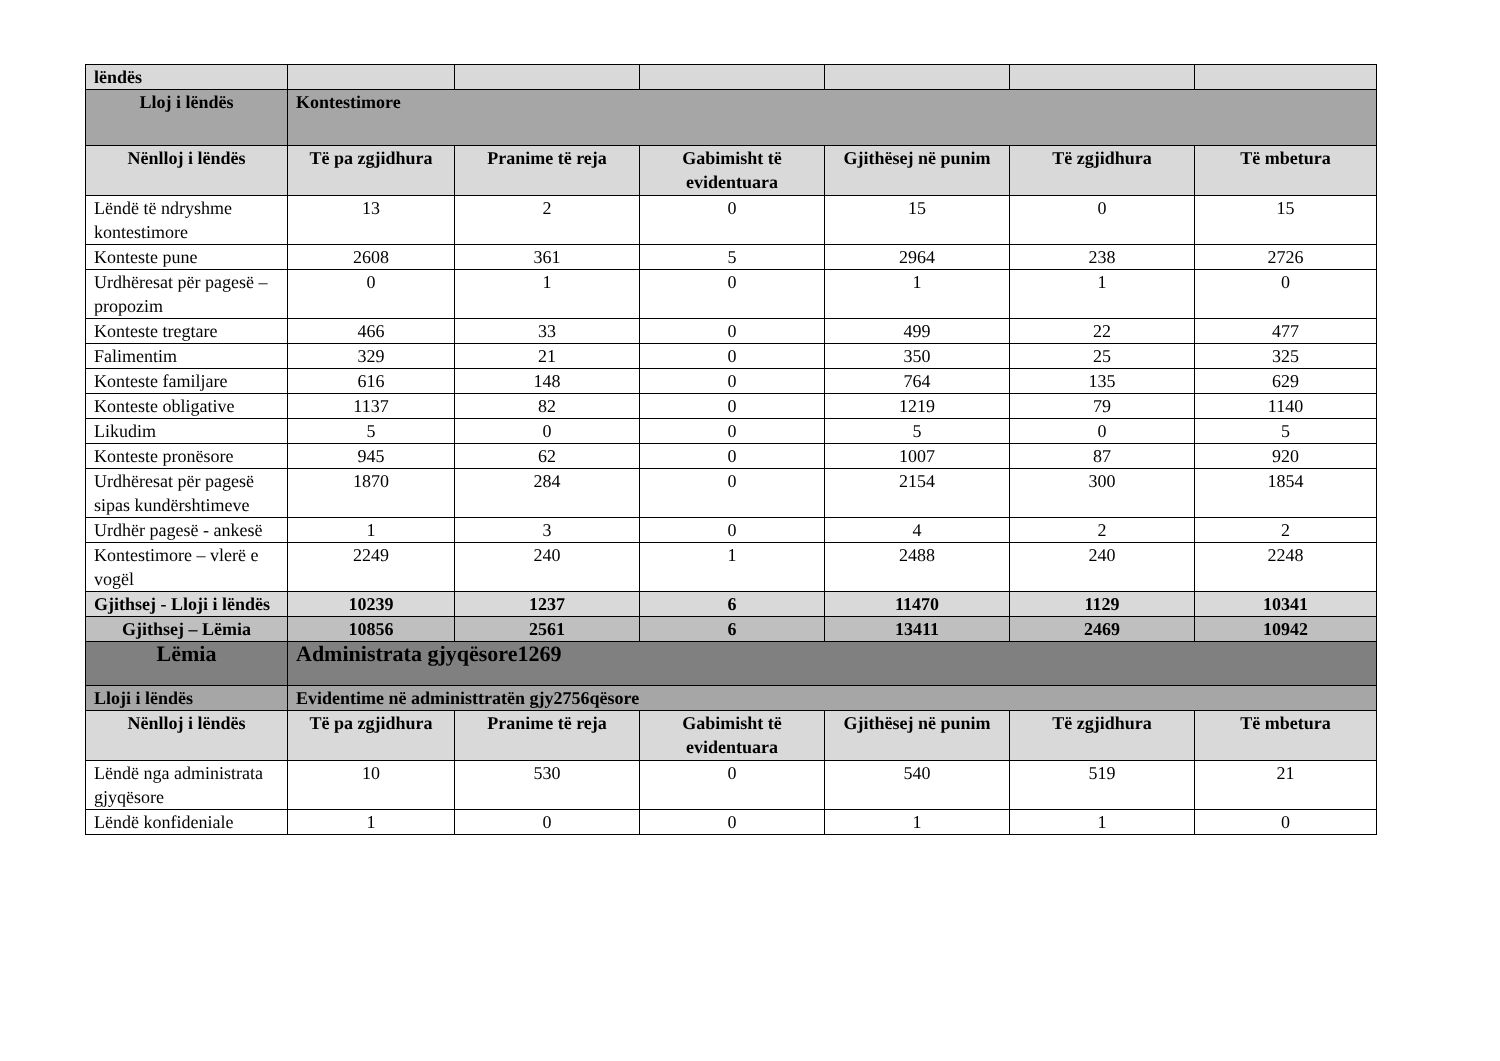| lëndës | | | | | | |
| Lloj i lëndës | Kontestimore | | | | | |
| Nënlloj i lëndës | Të pa zgjidhura | Pranime të reja | Gabimisht të evidentuara | Gjithësej në punim | Të zgjidhura | Të mbetura |
| Lëndë të ndryshme kontestimore | 13 | 2 | 0 | 15 | 0 | 15 |
| Konteste pune | 2608 | 361 | 5 | 2964 | 238 | 2726 |
| Urdhëresat për pagesë – propozim | 0 | 1 | 0 | 1 | 1 | 0 |
| Konteste tregtare | 466 | 33 | 0 | 499 | 22 | 477 |
| Falimentim | 329 | 21 | 0 | 350 | 25 | 325 |
| Konteste familjare | 616 | 148 | 0 | 764 | 135 | 629 |
| Konteste obligative | 1137 | 82 | 0 | 1219 | 79 | 1140 |
| Likudim | 5 | 0 | 0 | 5 | 0 | 5 |
| Konteste pronësore | 945 | 62 | 0 | 1007 | 87 | 920 |
| Urdhëresat për pagesë sipas kundërshtimeve | 1870 | 284 | 0 | 2154 | 300 | 1854 |
| Urdhër pagesë - ankesë | 1 | 3 | 0 | 4 | 2 | 2 |
| Kontestimore – vlerë e vogël | 2249 | 240 | 1 | 2488 | 240 | 2248 |
| Gjithsej - Lloji i lëndës | 10239 | 1237 | 6 | 11470 | 1129 | 10341 |
| Gjithsej – Lëmia | 10856 | 2561 | 6 | 13411 | 2469 | 10942 |
| Lëmia | Administrata gjyqësore1269 | | | | | |
| Lloji i lëndës | Evidentime në administtratën gjy2756qësore | | | | | |
| Nënlloj i lëndës | Të pa zgjidhura | Pranime të reja | Gabimisht të evidentuara | Gjithësej në punim | Të zgjidhura | Të mbetura |
| Lëndë nga administrata gjyqësore | 10 | 530 | 0 | 540 | 519 | 21 |
| Lëndë konfideniale | 1 | 0 | 0 | 1 | 1 | 0 |